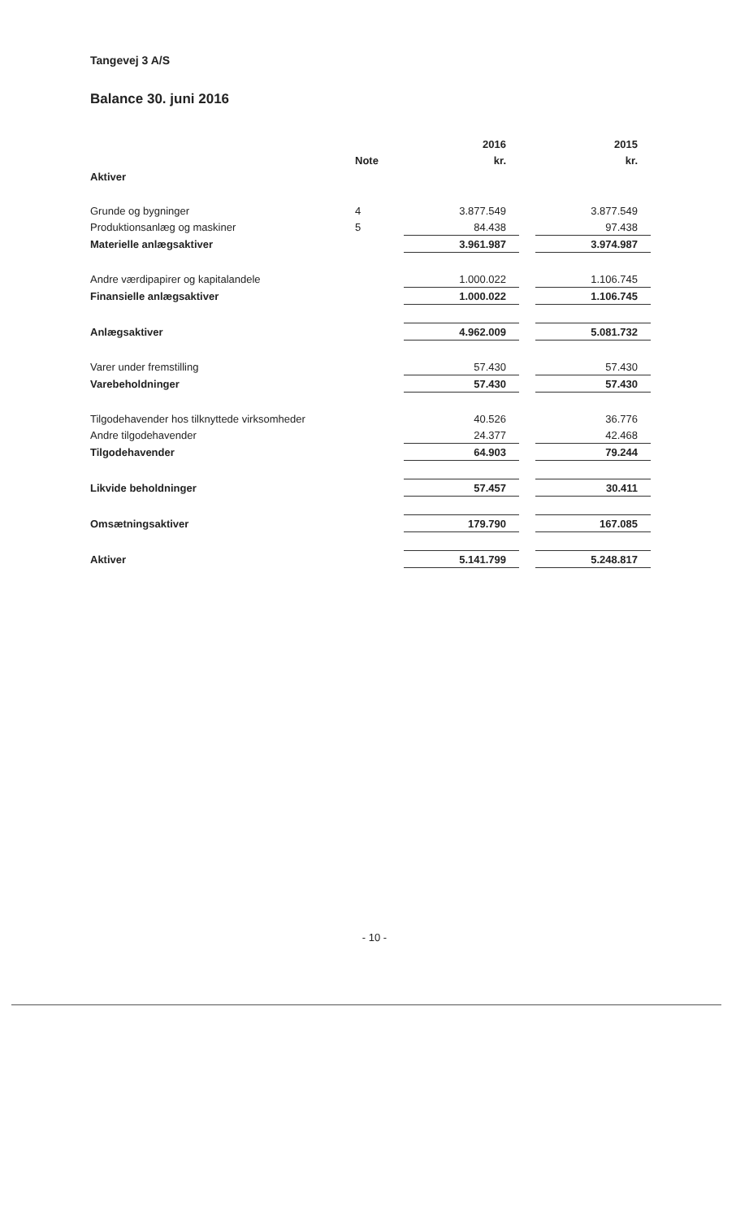Tangevej 3 A/S
Balance 30. juni 2016
| | | 2016 | | 2015 |
| --- | --- | --- | --- | --- |
| | Note | kr. | | kr. |
| Aktiver | | | | |
| Grunde og bygninger | 4 | 3.877.549 | | 3.877.549 |
| Produktionsanlæg og maskiner | 5 | 84.438 | | 97.438 |
| Materielle anlægsaktiver | | 3.961.987 | | 3.974.987 |
| Andre værdipapirer og kapitalandele | | 1.000.022 | | 1.106.745 |
| Finansielle anlægsaktiver | | 1.000.022 | | 1.106.745 |
| Anlægsaktiver | | 4.962.009 | | 5.081.732 |
| Varer under fremstilling | | 57.430 | | 57.430 |
| Varebeholdninger | | 57.430 | | 57.430 |
| Tilgodehavender hos tilknyttede virksomheder | | 40.526 | | 36.776 |
| Andre tilgodehavender | | 24.377 | | 42.468 |
| Tilgodehavender | | 64.903 | | 79.244 |
| Likvide beholdninger | | 57.457 | | 30.411 |
| Omsætningsaktiver | | 179.790 | | 167.085 |
| Aktiver | | 5.141.799 | | 5.248.817 |
- 10 -